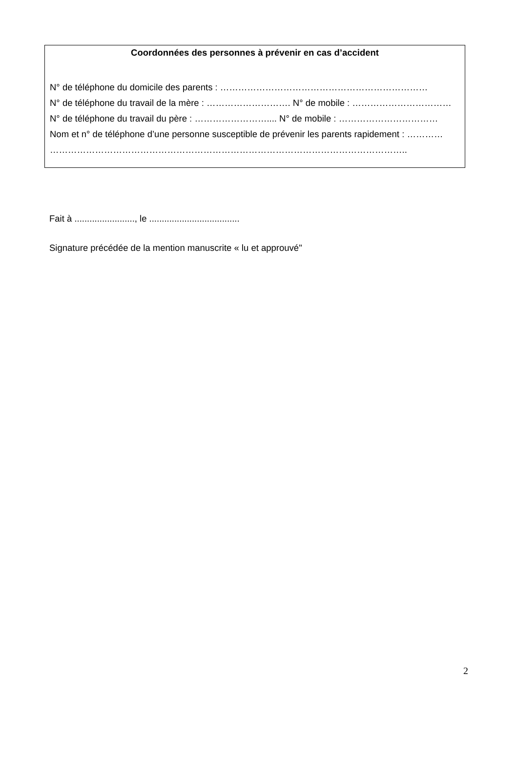Coordonnées des personnes à prévenir en cas d’accident
N° de téléphone du domicile des parents : ……………………………………………………………
N° de téléphone du travail de la mère : ………………………. N° de mobile : ……………………………
N° de téléphone du travail du père : …………………….... N° de mobile : ……………………………
Nom et n° de téléphone d’une personne susceptible de prévenir les parents rapidement : …………
………………………………………………………………………………………………………..
Fait à ........................, le ....................................
Signature précédée de la mention manuscrite « lu et approuvé"
2